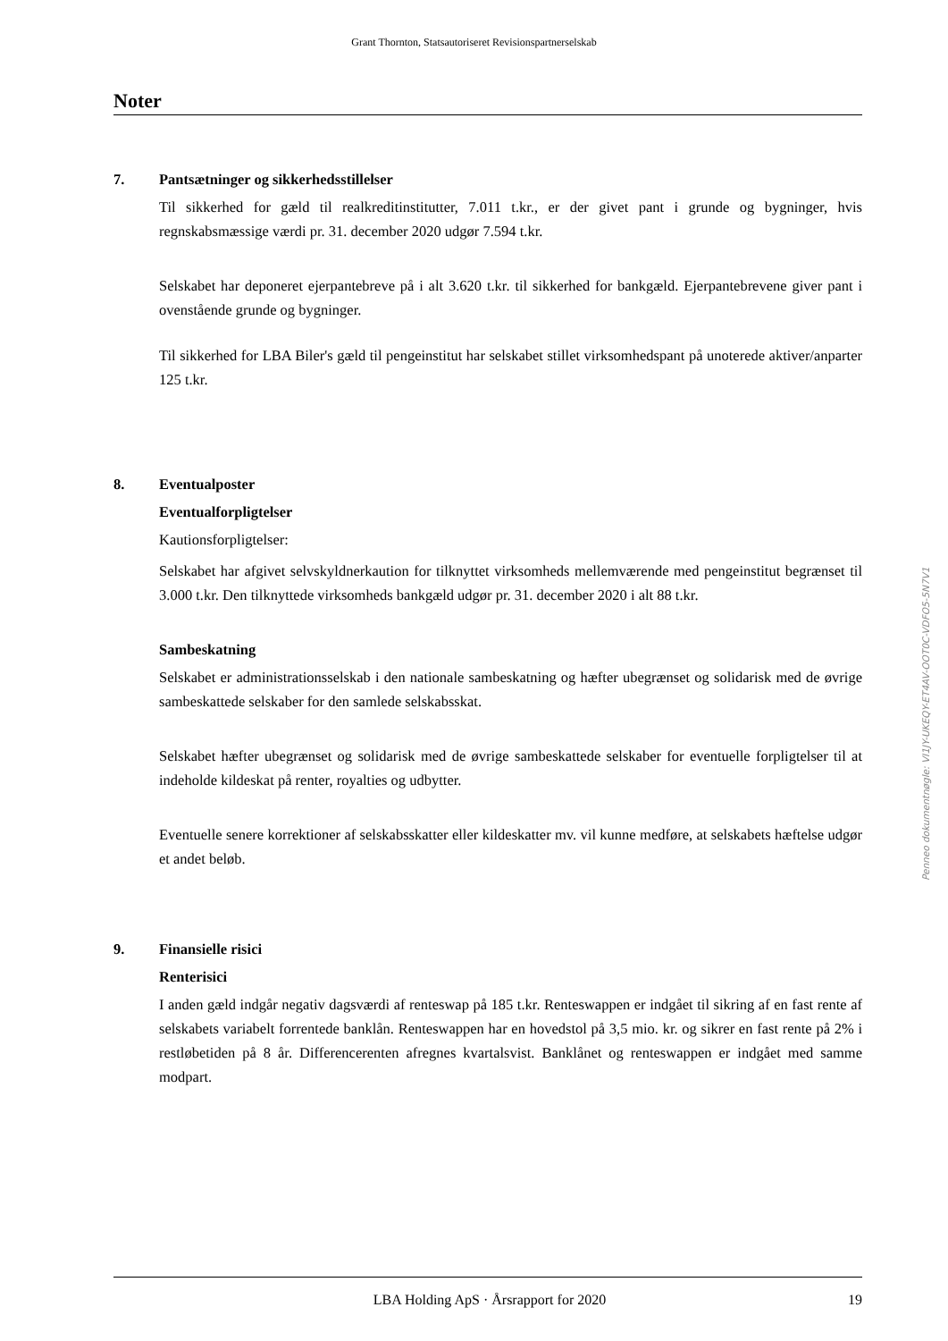Grant Thornton, Statsautoriseret Revisionspartnerselskab
Noter
7. Pantsætninger og sikkerhedsstillelser
Til sikkerhed for gæld til realkreditinstitutter, 7.011 t.kr., er der givet pant i grunde og bygninger, hvis regnskabsmæssige værdi pr. 31. december 2020 udgør 7.594 t.kr.
Selskabet har deponeret ejerpantebreve på i alt 3.620 t.kr. til sikkerhed for bankgæld. Ejerpantebrevene giver pant i ovenstående grunde og bygninger.
Til sikkerhed for LBA Biler's gæld til pengeinstitut har selskabet stillet virksomhedspant på unoterede aktiver/anparter 125 t.kr.
8. Eventualposter
Eventualforpligtelser
Kautionsforpligtelser:
Selskabet har afgivet selvskyldnerkaution for tilknyttet virksomheds mellemværende med pengeinstitut begrænset til 3.000 t.kr. Den tilknyttede virksomheds bankgæld udgør pr. 31. december 2020 i alt 88 t.kr.
Sambeskatning
Selskabet er administrationsselskab i den nationale sambeskatning og hæfter ubegrænset og solidarisk med de øvrige sambeskattede selskaber for den samlede selskabsskat.
Selskabet hæfter ubegrænset og solidarisk med de øvrige sambeskattede selskaber for eventuelle forpligtelser til at indeholde kildeskat på renter, royalties og udbytter.
Eventuelle senere korrektioner af selskabsskatter eller kildeskatter mv. vil kunne medføre, at selskabets hæftelse udgør et andet beløb.
9. Finansielle risici
Renterisici
I anden gæld indgår negativ dagsværdi af renteswap på 185 t.kr. Renteswappen er indgået til sikring af en fast rente af selskabets variabelt forrentede banklån. Renteswappen har en hovedstol på 3,5 mio. kr. og sikrer en fast rente på 2% i restløbetiden på 8 år. Differencerenten afregnes kvartalsvist. Banklånet og renteswappen er indgået med samme modpart.
Penneo dokumentnøgle: VI1JY-UKEQY-ET4AV-OOT0C-VDFO5-5N7V1
LBA Holding ApS · Årsrapport for 2020
19